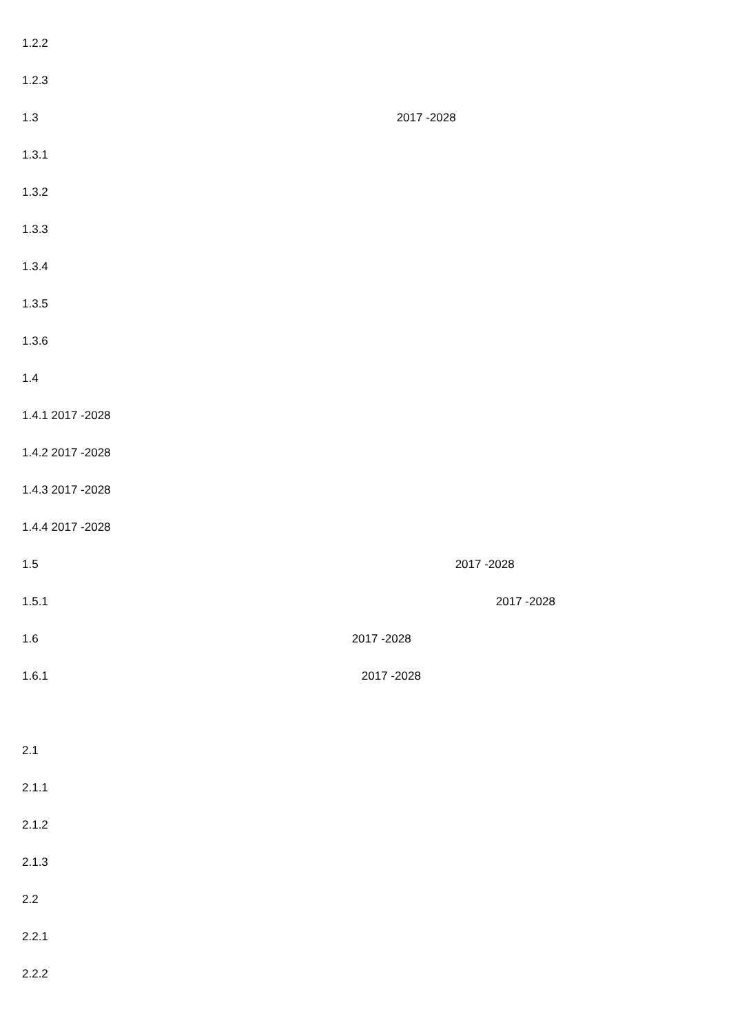1.2.2
1.2.3
1.3 2017 -2028
1.3.1
1.3.2
1.3.3
1.3.4
1.3.5
1.3.6
1.4
1.4.1 2017 -2028
1.4.2 2017 -2028
1.4.3 2017 -2028
1.4.4 2017 -2028
1.5 2017 -2028
1.5.1 2017 -2028
1.6 2017 -2028
1.6.1 2017 -2028
2.1
2.1.1
2.1.2
2.1.3
2.2
2.2.1
2.2.2